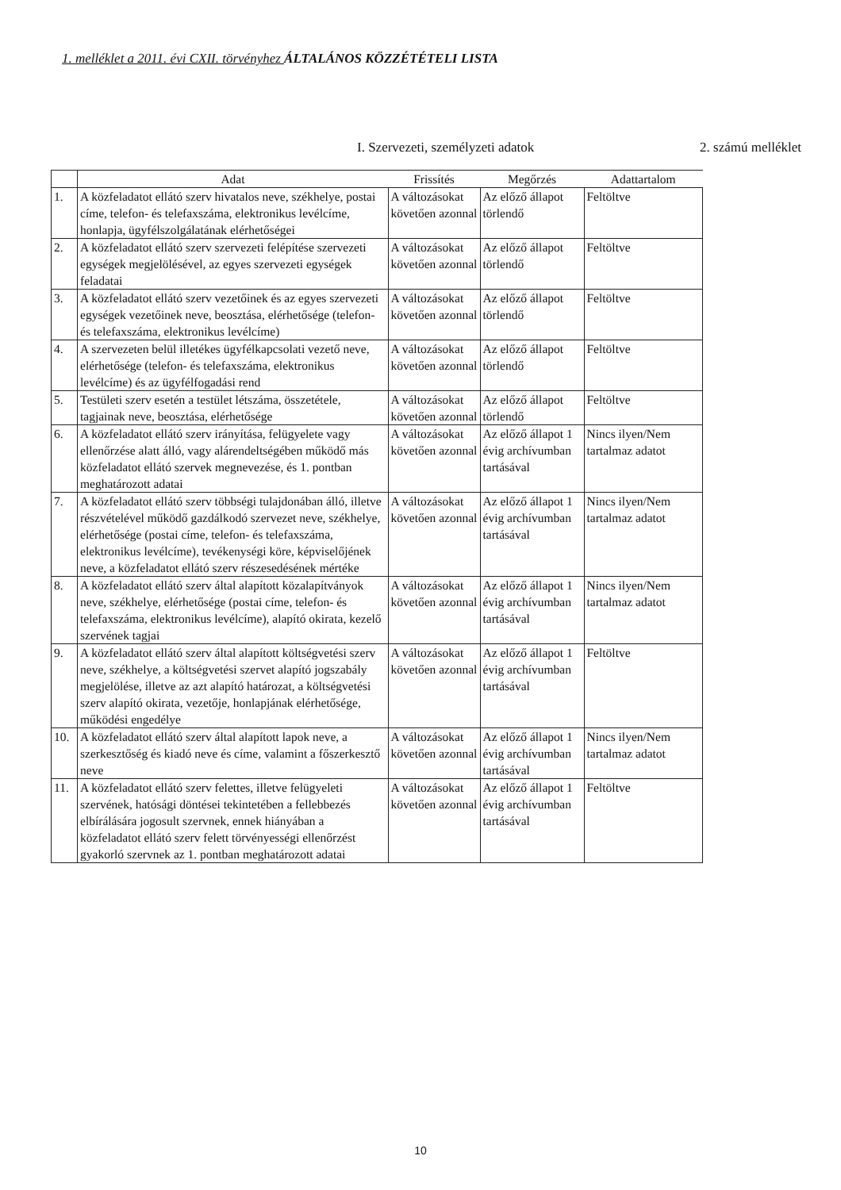1. melléklet a 2011. évi CXII. törvényhez ÁLTALÁNOS KÖZZÉTÉTELI LISTA
I. Szervezeti, személyzeti adatok 2. számú melléklet
| | Adat | Frissítés | Megőrzés | Adattartalom |
| --- | --- | --- | --- | --- |
| 1. | A közfeladatot ellátó szerv hivatalos neve, székhelye, postai címe, telefon- és telefaxszáma, elektronikus levélcíme, honlapja, ügyfélszolgálatának elérhetőségei | A változásokat követően azonnal | Az előző állapot törlendő | Feltöltve |
| 2. | A közfeladatot ellátó szerv szervezeti felépítése szervezeti egységek megjelölésével, az egyes szervezeti egységek feladatai | A változásokat követően azonnal | Az előző állapot törlendő | Feltöltve |
| 3. | A közfeladatot ellátó szerv vezetőinek és az egyes szervezeti egységek vezetőinek neve, beosztása, elérhetősége (telefon- és telefaxszáma, elektronikus levélcíme) | A változásokat követően azonnal | Az előző állapot törlendő | Feltöltve |
| 4. | A szervezeten belül illetékes ügyfélkapcsolati vezető neve, elérhetősége (telefon- és telefaxszáma, elektronikus levélcíme) és az ügyfélfogadási rend | A változásokat követően azonnal | Az előző állapot törlendő | Feltöltve |
| 5. | Testületi szerv esetén a testület létszáma, összetétele, tagjainak neve, beosztása, elérhetősége | A változásokat követően azonnal | Az előző állapot törlendő | Feltöltve |
| 6. | A közfeladatot ellátó szerv irányítása, felügyelete vagy ellenőrzése alatt álló, vagy alárendeltségében működő más közfeladatot ellátó szervek megnevezése, és 1. pontban meghatározott adatai | A változásokat követően azonnal | Az előző állapot 1 évig archívumban tartásával | Nincs ilyen/Nem tartalmaz adatot |
| 7. | A közfeladatot ellátó szerv többségi tulajdonában álló, illetve részvételével működő gazdálkodó szervezet neve, székhelye, elérhetősége (postai címe, telefon- és telefaxszáma, elektronikus levélcíme), tevékenységi köre, képviselőjének neve, a közfeladatot ellátó szerv részesedésének mértéke | A változásokat követően azonnal | Az előző állapot 1 évig archívumban tartásával | Nincs ilyen/Nem tartalmaz adatot |
| 8. | A közfeladatot ellátó szerv által alapított közalapítványok neve, székhelye, elérhetősége (postai címe, telefon- és telefaxszáma, elektronikus levélcíme), alapító okirata, kezelő szervének tagjai | A változásokat követően azonnal | Az előző állapot 1 évig archívumban tartásával | Nincs ilyen/Nem tartalmaz adatot |
| 9. | A közfeladatot ellátó szerv által alapított költségvetési szerv neve, székhelye, a költségvetési szervet alapító jogszabály megjelölése, illetve az azt alapító határozat, a költségvetési szerv alapító okirata, vezetője, honlapjának elérhetősége, működési engedélye | A változásokat követően azonnal | Az előző állapot 1 évig archívumban tartásával | Feltöltve |
| 10. | A közfeladatot ellátó szerv által alapított lapok neve, a szerkesztőség és kiadó neve és címe, valamint a főszerkesztő neve | A változásokat követően azonnal | Az előző állapot 1 évig archívumban tartásával | Nincs ilyen/Nem tartalmaz adatot |
| 11. | A közfeladatot ellátó szerv felettes, illetve felügyeleti szervének, hatósági döntései tekintetében a fellebbezés elbírálására jogosult szervnek, ennek hiányában a közfeladatot ellátó szerv felett törvényességi ellenőrzést gyakorló szervnek az 1. pontban meghatározott adatai | A változásokat követően azonnal | Az előző állapot 1 évig archívumban tartásával | Feltöltve |
10